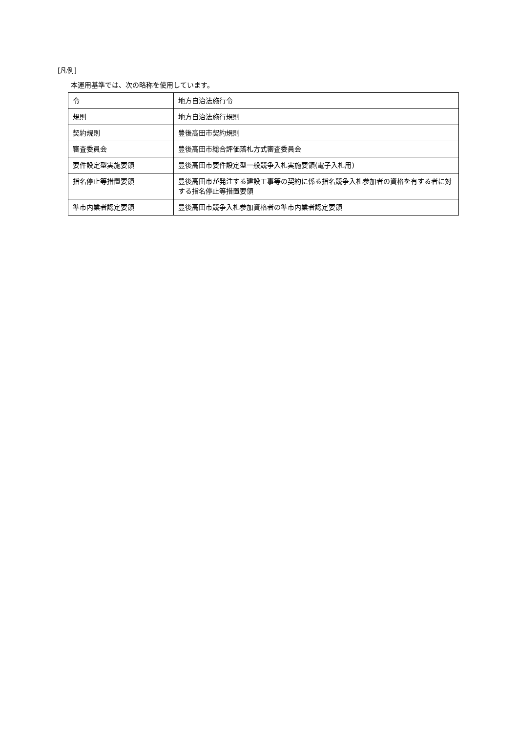[凡例]
本運用基準では、次の略称を使用しています。
| 令 | 地方自治法施行令 |
| 規則 | 地方自治法施行規則 |
| 契約規則 | 豊後高田市契約規則 |
| 審査委員会 | 豊後高田市総合評価落札方式審査委員会 |
| 要件設定型実施要領 | 豊後高田市要件設定型一般競争入札実施要領(電子入札用) |
| 指名停止等措置要領 | 豊後高田市が発注する建設工事等の契約に係る指名競争入札参加者の資格を有する者に対する指名停止等措置要領 |
| 準市内業者認定要領 | 豊後高田市競争入札参加資格者の準市内業者認定要領 |